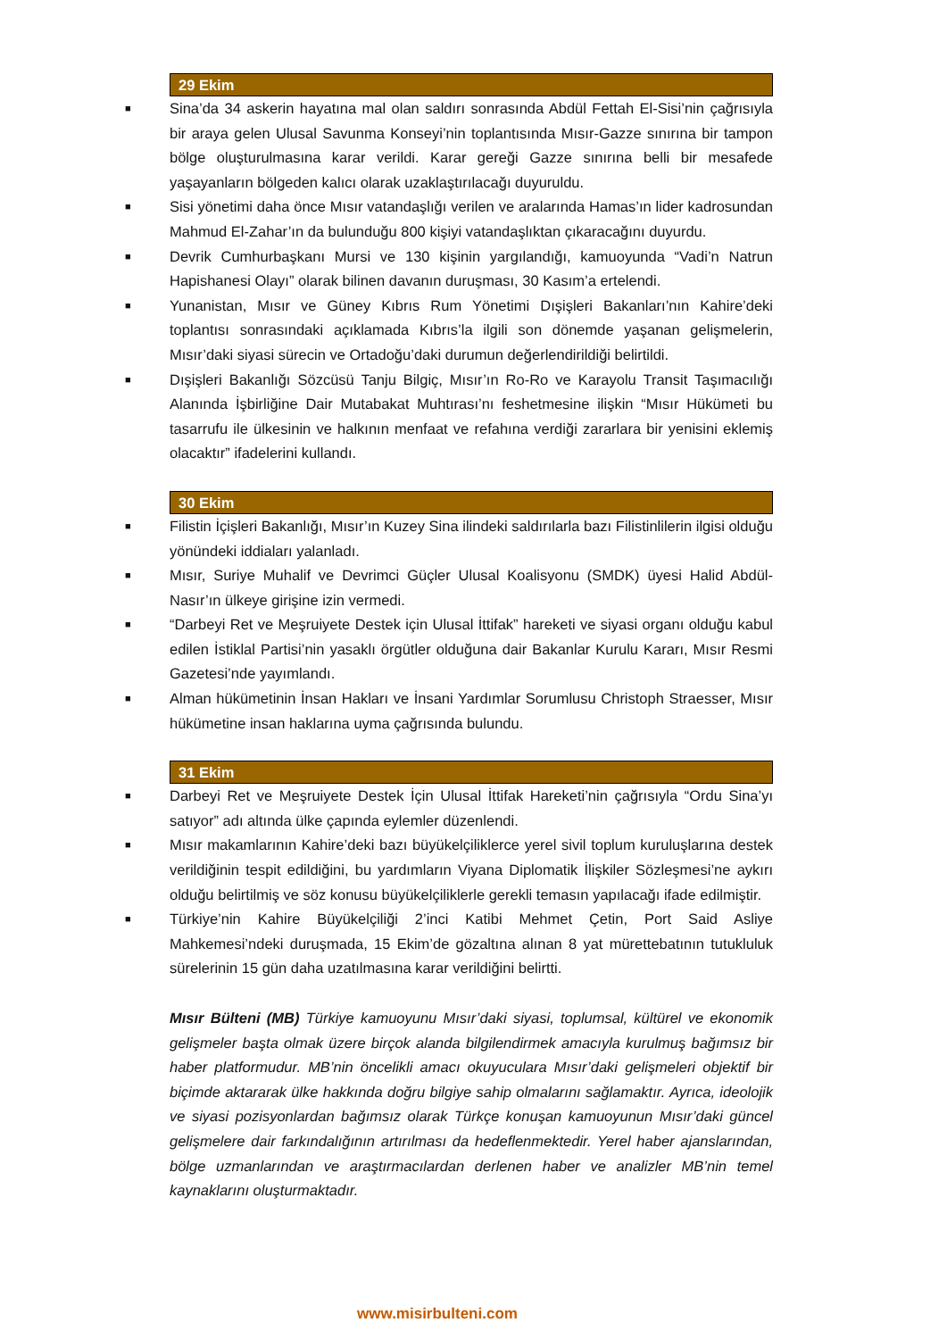29 Ekim
■ Sina’da 34 askerin hayatına mal olan saldırı sonrasında Abdül Fettah El-Sisi’nin çağrısıyla bir araya gelen Ulusal Savunma Konseyi’nin toplantısında Mısır-Gazze sınırına bir tampon bölge oluşturulmasına karar verildi. Karar gereği Gazze sınırına belli bir mesafede yaşayanların bölgeden kalıcı olarak uzaklaştırılacağı duyuruldu.
■ Sisi yönetimi daha önce Mısır vatandaşlığı verilen ve aralarında Hamas’ın lider kadrosundan Mahmud El-Zahar’ın da bulunduğu 800 kişiyi vatandaşlıktan çıkaracağını duyurdu.
■ Devrik Cumhurbaşkanı Mursi ve 130 kişinin yargılandığı, kamuoyunda “Vadi’n Natrun Hapishanesi Olayı” olarak bilinen davanın duruşması, 30 Kasım’a ertelendi.
■ Yunanistan, Mısır ve Güney Kıbrıs Rum Yönetimi Dışişleri Bakanları’nın Kahire’deki toplantısı sonrasındaki açıklamada Kıbrıs’la ilgili son dönemde yaşanan gelişmelerin, Mısır’daki siyasi sürecin ve Ortadoğu’daki durumun değerlendirildiği belirtildi.
■ Dışişleri Bakanlığı Sözcüsü Tanju Bilgiç, Mısır’ın Ro-Ro ve Karayolu Transit Taşımacılığı Alanında İşbirliğine Dair Mutabakat Muhtırası’nı feshetmesine ilişkin “Mısır Hükümeti bu tasarrufu ile ülkesinin ve halkının menfaat ve refahına verdiği zararlara bir yenisini eklemiş olacaktır” ifadelerini kullandı.
30 Ekim
■ Filistin İçişleri Bakanlığı, Mısır’ın Kuzey Sina ilindeki saldırılarla bazı Filistinlilerin ilgisi olduğu yönündeki iddiaları yalanladı.
■ Mısır, Suriye Muhalif ve Devrimci Güçler Ulusal Koalisyonu (SMDK) üyesi Halid Abdül-Nasır’ın ülkeye girişine izin vermedi.
■ “Darbeyi Ret ve Meşruiyete Destek için Ulusal İttifak” hareketi ve siyasi organı olduğu kabul edilen İstiklal Partisi’nin yasaklı örgütler olduğuna dair Bakanlar Kurulu Kararı, Mısır Resmi Gazetesi’nde yayımlandı.
■ Alman hükümetinin İnsan Hakları ve İnsani Yardımlar Sorumlusu Christoph Straesser, Mısır hükümetine insan haklarına uyma çağrısında bulundu.
31 Ekim
■ Darbeyi Ret ve Meşruiyete Destek İçin Ulusal İttifak Hareketi’nin çağrısıyla “Ordu Sina’yı satıyor” adı altında ülke çapında eylemler düzenlendi.
■ Mısır makamlarının Kahire’deki bazı büyükelçiliklerce yerel sivil toplum kuruluşlarına destek verildiğinin tespit edildiğini, bu yardımların Viyana Diplomatik İlişkiler Sözleşmesi’ne aykırı olduğu belirtilmiş ve söz konusu büyükelçiliklerle gerekli temasın yapılacağı ifade edilmiştir.
■ Türkiye’nin Kahire Büyükelçiliği 2’inci Katibi Mehmet Çetin, Port Said Asliye Mahkemesi’ndeki duruşmada, 15 Ekim’de gözaltına alınan 8 yat mürettebatının tutukluluk sürelerinin 15 gün daha uzatılmasına karar verildiğini belirtti.
Mısır Bülteni (MB) Türkiye kamuoyunu Mısır’daki siyasi, toplumsal, kültürel ve ekonomik gelişmeler başta olmak üzere birçok alanda bilgilendirmek amacıyla kurulmuş bağımsız bir haber platformudur. MB’nin öncelikli amacı okuyuculara Mısır’daki gelişmeleri objektif bir biçimde aktararak ülke hakkında doğru bilgiye sahip olmalarını sağlamaktır. Ayrıca, ideolojik ve siyasi pozisyonlardan bağımsız olarak Türkçe konuşan kamuoyunun Mısır’daki güncel gelişmelere dair farkındalığının artırılması da hedeflenmektedir. Yerel haber ajanslarından, bölge uzmanlarından ve araştırmacılardan derlenen haber ve analizler MB’nin temel kaynaklarını oluşturmaktadır.
www.misirbulteni.com